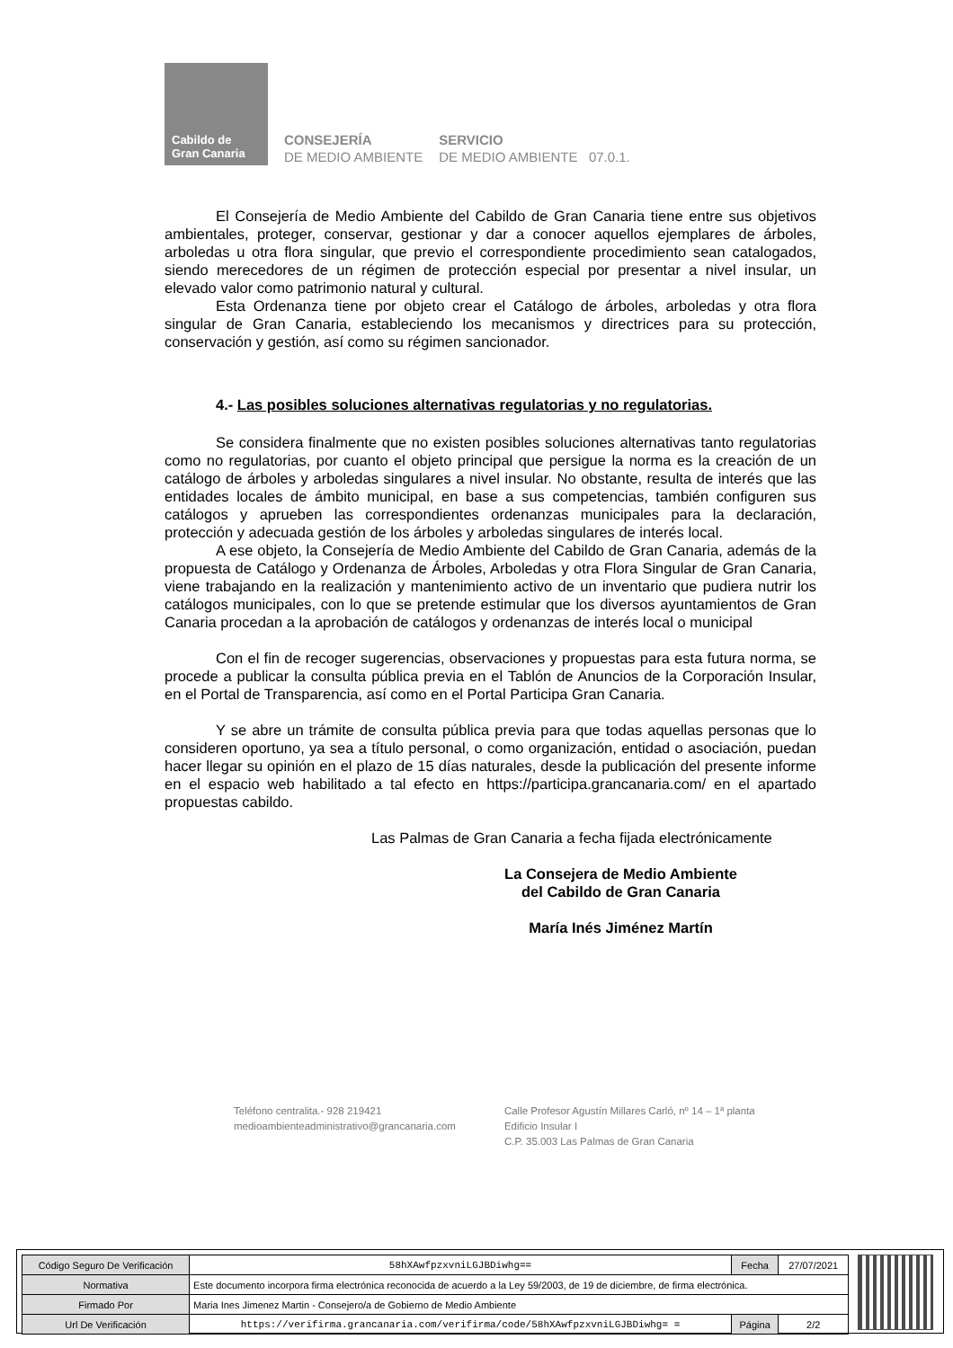Cabildo de
Gran Canaria
CONSEJERÍA
DE MEDIO AMBIENTE
SERVICIO
DE MEDIO AMBIENTE 07.0.1.
El Consejería de Medio Ambiente del Cabildo de Gran Canaria tiene entre sus objetivos ambientales, proteger, conservar, gestionar y dar a conocer aquellos ejemplares de árboles, arboledas u otra flora singular, que previo el correspondiente procedimiento sean catalogados, siendo merecedores de un régimen de protección especial por presentar a nivel insular, un elevado valor como patrimonio natural y cultural.
Esta Ordenanza tiene por objeto crear el Catálogo de árboles, arboledas y otra flora singular de Gran Canaria, estableciendo los mecanismos y directrices para su protección, conservación y gestión, así como su régimen sancionador.
4.- Las posibles soluciones alternativas regulatorias y no regulatorias.
Se considera finalmente que no existen posibles soluciones alternativas tanto regulatorias como no regulatorias, por cuanto el objeto principal que persigue la norma es la creación de un catálogo de árboles y arboledas singulares a nivel insular. No obstante, resulta de interés que las entidades locales de ámbito municipal, en base a sus competencias, también configuren sus catálogos y aprueben las correspondientes ordenanzas municipales para la declaración, protección y adecuada gestión de los árboles y arboledas singulares de interés local.
A ese objeto, la Consejería de Medio Ambiente del Cabildo de Gran Canaria, además de la propuesta de Catálogo y Ordenanza de Árboles, Arboledas y otra Flora Singular de Gran Canaria, viene trabajando en la realización y mantenimiento activo de un inventario que pudiera nutrir los catálogos municipales, con lo que se pretende estimular que los diversos ayuntamientos de Gran Canaria procedan a la aprobación de catálogos y ordenanzas de interés local o municipal
Con el fin de recoger sugerencias, observaciones y propuestas para esta futura norma, se procede a publicar la consulta pública previa en el Tablón de Anuncios de la Corporación Insular, en el Portal de Transparencia, así como en el Portal Participa Gran Canaria.
Y se abre un trámite de consulta pública previa para que todas aquellas personas que lo consideren oportuno, ya sea a título personal, o como organización, entidad o asociación, puedan hacer llegar su opinión en el plazo de 15 días naturales, desde la publicación del presente informe en el espacio web habilitado a tal efecto en https://participa.grancanaria.com/ en el apartado propuestas cabildo.
Las Palmas de Gran Canaria a fecha fijada electrónicamente
La Consejera de Medio Ambiente
del Cabildo de Gran Canaria
María Inés Jiménez Martín
Teléfono centralita.- 928 219421
medioambienteadministrativo@grancanaria.com
Calle Profesor Agustín Millares Carló, nº 14 – 1ª planta
Edificio Insular I
C.P. 35.003 Las Palmas de Gran Canaria
| Código Seguro De Verificación | 58hXAwfpzxvniLGJBDiwhg== | Fecha | 27/07/2021 |
| Normativa | Este documento incorpora firma electrónica reconocida de acuerdo a la Ley 59/2003, de 19 de diciembre, de firma electrónica. | | |
| Firmado Por | Maria Ines Jimenez Martin - Consejero/a de Gobierno de Medio Ambiente | | |
| Url De Verificación | https://verifirma.grancanaria.com/verifirma/code/58hXAwfpzxvniLGJBDiwhg= = | Página | 2/2 |